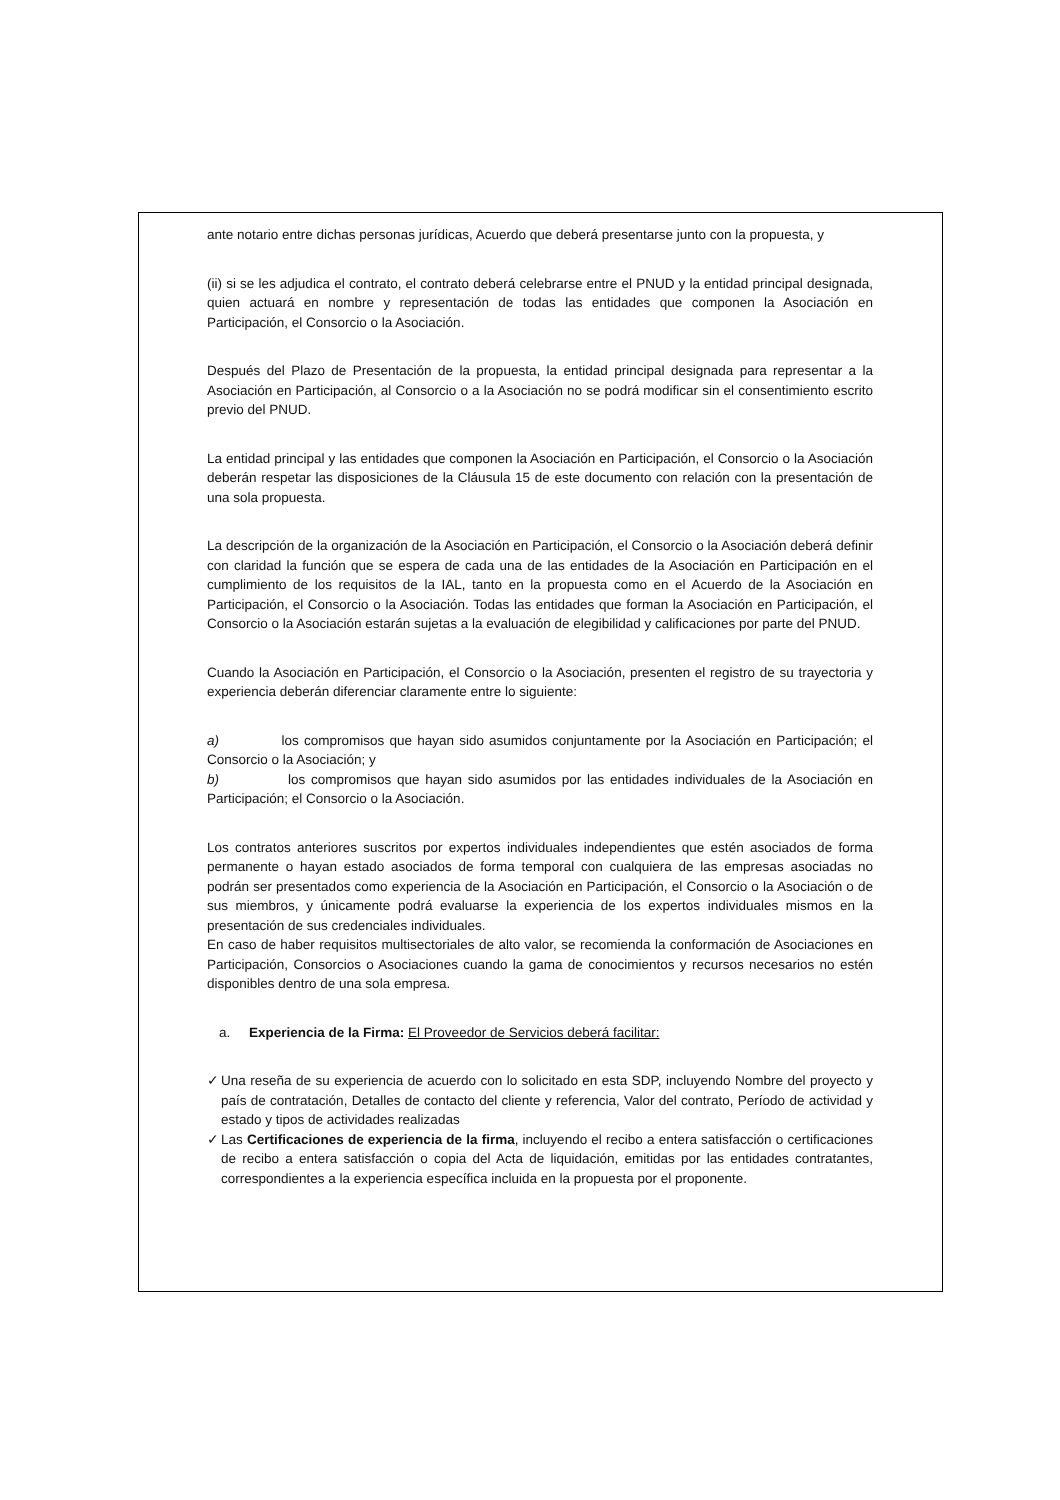ante notario entre dichas personas jurídicas, Acuerdo que deberá presentarse junto con la propuesta, y
(ii) si se les adjudica el contrato, el contrato deberá celebrarse entre el PNUD y la entidad principal designada, quien actuará en nombre y representación de todas las entidades que componen la Asociación en Participación, el Consorcio o la Asociación.
Después del Plazo de Presentación de la propuesta, la entidad principal designada para representar a la Asociación en Participación, al Consorcio o a la Asociación no se podrá modificar sin el consentimiento escrito previo del PNUD.
La entidad principal y las entidades que componen la Asociación en Participación, el Consorcio o la Asociación deberán respetar las disposiciones de la Cláusula 15 de este documento con relación con la presentación de una sola propuesta.
La descripción de la organización de la Asociación en Participación, el Consorcio o la Asociación deberá definir con claridad la función que se espera de cada una de las entidades de la Asociación en Participación en el cumplimiento de los requisitos de la IAL, tanto en la propuesta como en el Acuerdo de la Asociación en Participación, el Consorcio o la Asociación. Todas las entidades que forman la Asociación en Participación, el Consorcio o la Asociación estarán sujetas a la evaluación de elegibilidad y calificaciones por parte del PNUD.
Cuando la Asociación en Participación, el Consorcio o la Asociación, presenten el registro de su trayectoria y experiencia deberán diferenciar claramente entre lo siguiente:
a) los compromisos que hayan sido asumidos conjuntamente por la Asociación en Participación; el Consorcio o la Asociación; y
b) los compromisos que hayan sido asumidos por las entidades individuales de la Asociación en Participación; el Consorcio o la Asociación.
Los contratos anteriores suscritos por expertos individuales independientes que estén asociados de forma permanente o hayan estado asociados de forma temporal con cualquiera de las empresas asociadas no podrán ser presentados como experiencia de la Asociación en Participación, el Consorcio o la Asociación o de sus miembros, y únicamente podrá evaluarse la experiencia de los expertos individuales mismos en la presentación de sus credenciales individuales.
En caso de haber requisitos multisectoriales de alto valor, se recomienda la conformación de Asociaciones en Participación, Consorcios o Asociaciones cuando la gama de conocimientos y recursos necesarios no estén disponibles dentro de una sola empresa.
a. Experiencia de la Firma: El Proveedor de Servicios deberá facilitar:
✓ Una reseña de su experiencia de acuerdo con lo solicitado en esta SDP, incluyendo Nombre del proyecto y país de contratación, Detalles de contacto del cliente y referencia, Valor del contrato, Período de actividad y estado y tipos de actividades realizadas
✓ Las Certificaciones de experiencia de la firma, incluyendo el recibo a entera satisfacción o certificaciones de recibo a entera satisfacción o copia del Acta de liquidación, emitidas por las entidades contratantes, correspondientes a la experiencia específica incluida en la propuesta por el proponente.